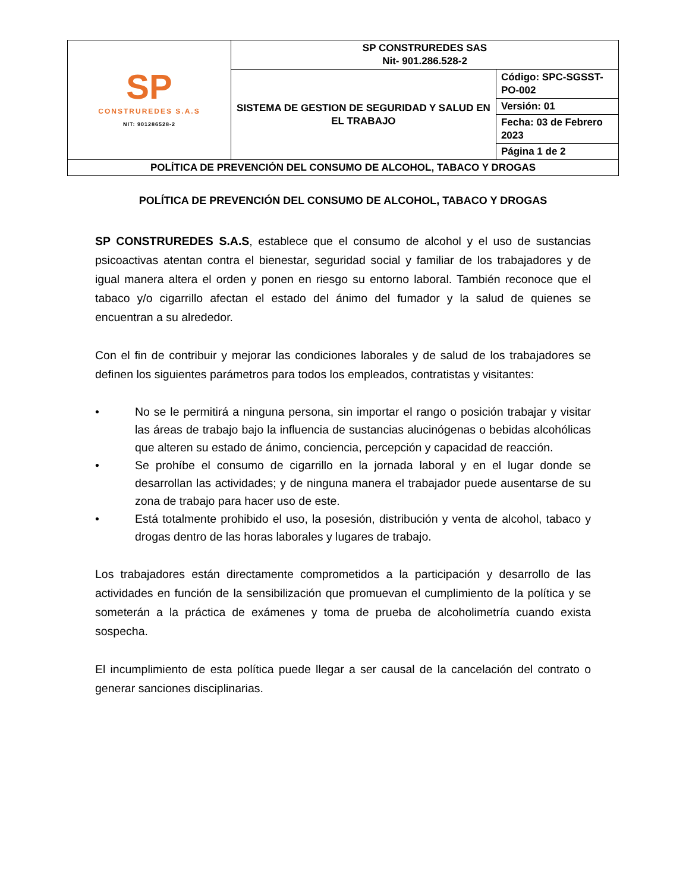| SP CONSTRUREDES S.A.S NIT: 901286528-2 | SP CONSTRUREDES SAS Nit- 901.286.528-2 | |
| | SISTEMA DE GESTION DE SEGURIDAD Y SALUD EN EL TRABAJO | Código: SPC-SGSST-PO-002 |
| | | Versión: 01 |
| | | Fecha: 03 de Febrero 2023 |
| | | Página 1 de 2 |
| POLÍTICA DE PREVENCIÓN DEL CONSUMO DE ALCOHOL, TABACO Y DROGAS | | |
POLÍTICA DE PREVENCIÓN DEL CONSUMO DE ALCOHOL, TABACO Y DROGAS
SP CONSTRUREDES S.A.S, establece que el consumo de alcohol y el uso de sustancias psicoactivas atentan contra el bienestar, seguridad social y familiar de los trabajadores y de igual manera altera el orden y ponen en riesgo su entorno laboral. También reconoce que el tabaco y/o cigarrillo afectan el estado del ánimo del fumador y la salud de quienes se encuentran a su alrededor.
Con el fin de contribuir y mejorar las condiciones laborales y de salud de los trabajadores se definen los siguientes parámetros para todos los empleados, contratistas y visitantes:
• No se le permitirá a ninguna persona, sin importar el rango o posición trabajar y visitar las áreas de trabajo bajo la influencia de sustancias alucinógenas o bebidas alcohólicas que alteren su estado de ánimo, conciencia, percepción y capacidad de reacción.
• Se prohíbe el consumo de cigarrillo en la jornada laboral y en el lugar donde se desarrollan las actividades; y de ninguna manera el trabajador puede ausentarse de su zona de trabajo para hacer uso de este.
• Está totalmente prohibido el uso, la posesión, distribución y venta de alcohol, tabaco y drogas dentro de las horas laborales y lugares de trabajo.
Los trabajadores están directamente comprometidos a la participación y desarrollo de las actividades en función de la sensibilización que promuevan el cumplimiento de la política y se someterán a la práctica de exámenes y toma de prueba de alcoholimetría cuando exista sospecha.
El incumplimiento de esta política puede llegar a ser causal de la cancelación del contrato o generar sanciones disciplinarias.